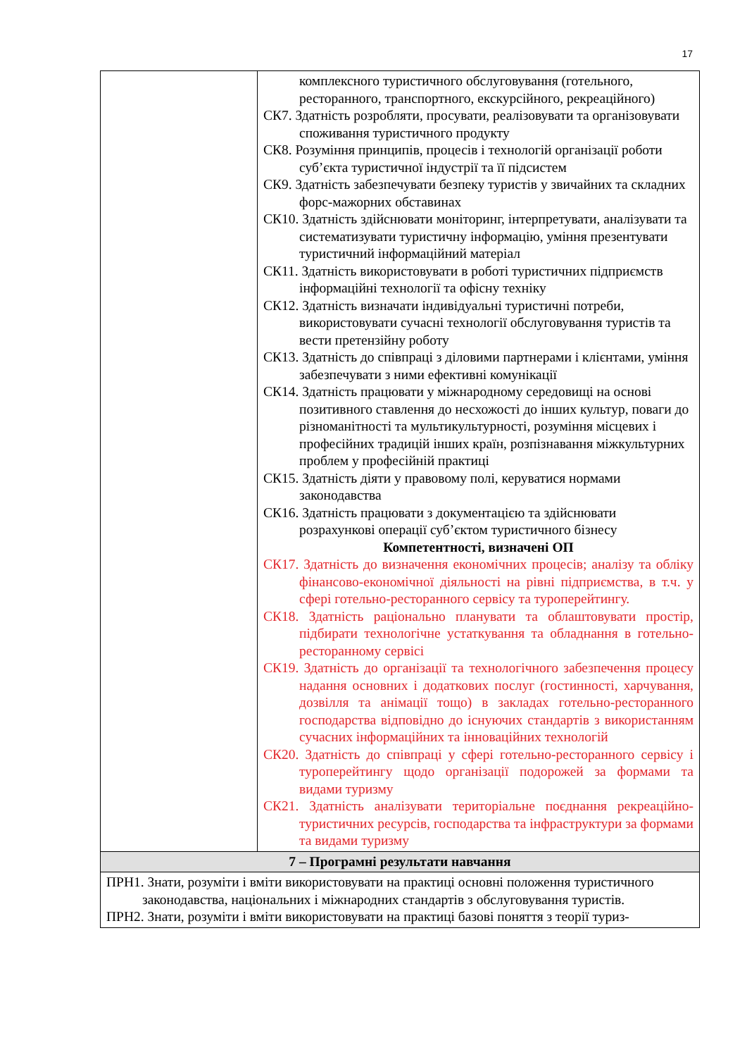17
| | комплексного туристичного обслуговування (готельного, ресторанного, транспортного, екскурсійного, рекреаційного) СК7. Здатність розробляти, просувати, реалізовувати та організовувати споживання туристичного продукту СК8. Розуміння принципів, процесів і технологій організації роботи суб’єкта туристичної індустрії та її підсистем СК9. Здатність забезпечувати безпеку туристів у звичайних та складних форс-мажорних обставинах СК10. Здатність здійснювати моніторинг, інтерпретувати, аналізувати та систематизувати туристичну інформацію, уміння презентувати туристичний інформаційний матеріал СК11. Здатність використовувати в роботі туристичних підприємств інформаційні технології та офісну техніку СК12. Здатність визначати індивідуальні туристичні потреби, використовувати сучасні технології обслуговування туристів та вести претензійну роботу СК13. Здатність до співпраці з діловими партнерами і клієнтами, уміння забезпечувати з ними ефективні комунікації СК14. Здатність працювати у міжнародному середовищі на основі позитивного ставлення до несхожості до інших культур, поваги до різноманітності та мультикультурності, розуміння місцевих і професійних традицій інших країн, розпізнавання міжкультурних проблем у професійній практиці СК15. Здатність діяти у правовому полі, керуватися нормами законодавства СК16. Здатність працювати з документацією та здійснювати розрахункові операції суб’єктом туристичного бізнесу Компетентності, визначені ОП СК17. Здатність до визначення економічних процесів; аналізу та обліку фінансово-економічної діяльності на рівні підприємства, в т.ч. у сфері готельно-ресторанного сервісу та туроперейтингу. СК18. Здатність раціонально планувати та облаштовувати простір, підбирати технологічне устаткування та обладнання в готельно-ресторанному сервісі СК19. Здатність до організації та технологічного забезпечення процесу надання основних і додаткових послуг (гостинності, харчування, дозвілля та анімації тощо) в закладах готельно-ресторанного господарства відповідно до існуючих стандартів з використанням сучасних інформаційних та інноваційних технологій СК20. Здатність до співпраці у сфері готельно-ресторанного сервісу і туроперейтингу щодо організації подорожей за формами та видами туризму СК21. Здатність аналізувати територіальне поєднання рекреаційно-туристичних ресурсів, господарства та інфраструктури за формами та видами туризму |
| 7 – Програмні результати навчання | |
| ПРН1. Знати, розуміти і вміти використовувати на практиці основні положення туристичного законодавства, національних і міжнародних стандартів з обслуговування туристів. ПРН2. Знати, розуміти і вміти використовувати на практиці базові поняття з теорії туриз- | |